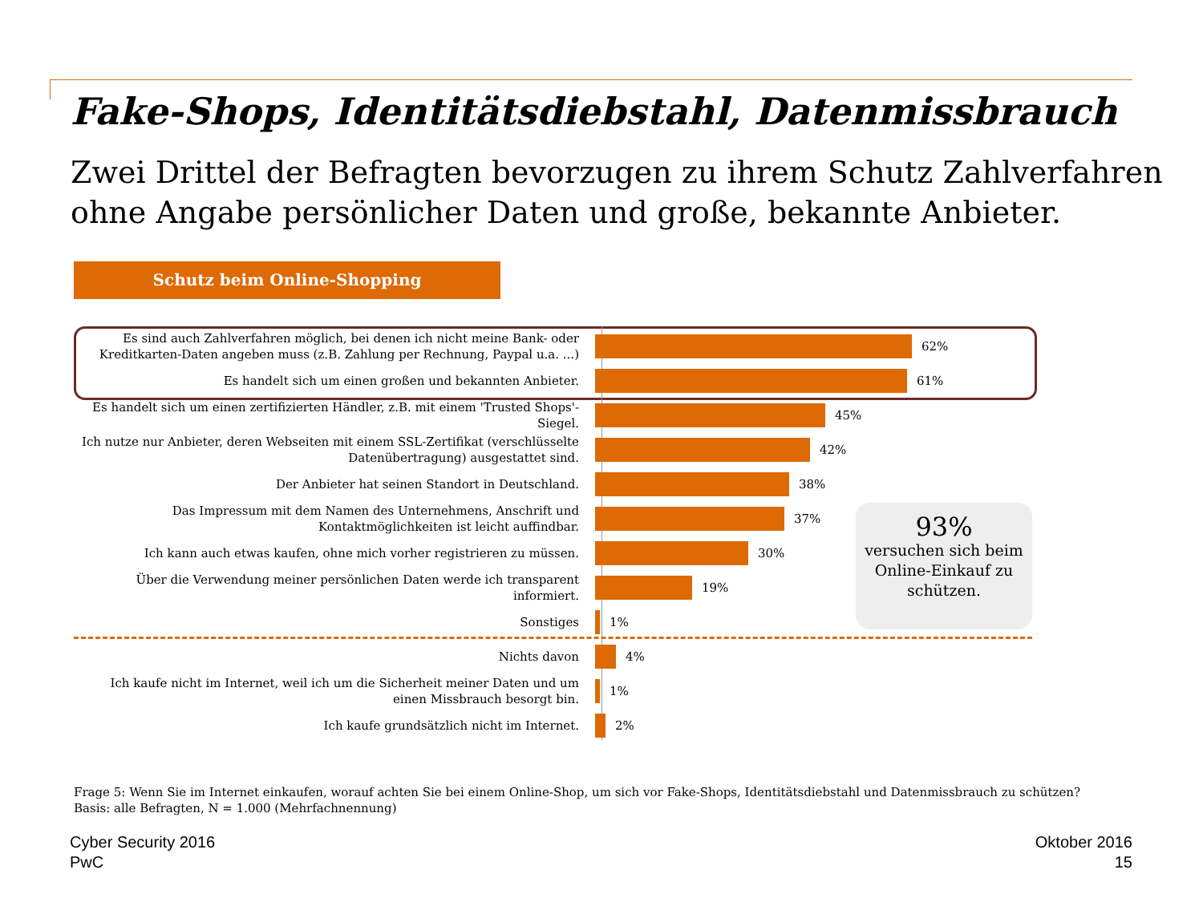Fake-Shops, Identitätsdiebstahl, Datenmissbrauch
Zwei Drittel der Befragten bevorzugen zu ihrem Schutz Zahlverfahren ohne Angabe persönlicher Daten und große, bekannte Anbieter.
Schutz beim Online-Shopping
Es sind auch Zahlverfahren möglich, bei denen ich nicht meine Bank- oder Kreditkarten-Daten angeben muss (z.B. Zahlung per Rechnung, Paypal u.a. ...)
62%
Es handelt sich um einen großen und bekannten Anbieter.
61%
Es handelt sich um einen zertifizierten Händler, z.B. mit einem 'Trusted Shops'-Siegel.
45%
Ich nutze nur Anbieter, deren Webseiten mit einem SSL-Zertifikat (verschlüsselte Datenübertragung) ausgestattet sind.
42%
Der Anbieter hat seinen Standort in Deutschland.
38%
Das Impressum mit dem Namen des Unternehmens, Anschrift und Kontaktmöglichkeiten ist leicht auffindbar.
37%
Ich kann auch etwas kaufen, ohne mich vorher registrieren zu müssen.
30%
Über die Verwendung meiner persönlichen Daten werde ich transparent informiert.
19%
Sonstiges
1%
Nichts davon
4%
Ich kaufe nicht im Internet, weil ich um die Sicherheit meiner Daten und um einen Missbrauch besorgt bin.
1%
Ich kaufe grundsätzlich nicht im Internet.
2%
93%
versuchen sich beim Online-Einkauf zu schützen.
Frage 5: Wenn Sie im Internet einkaufen, worauf achten Sie bei einem Online-Shop, um sich vor Fake-Shops, Identitätsdiebstahl und Datenmissbrauch zu schützen?
Basis: alle Befragten, N = 1.000 (Mehrfachnennung)
Cyber Security 2016
PwC
Oktober 2016
15